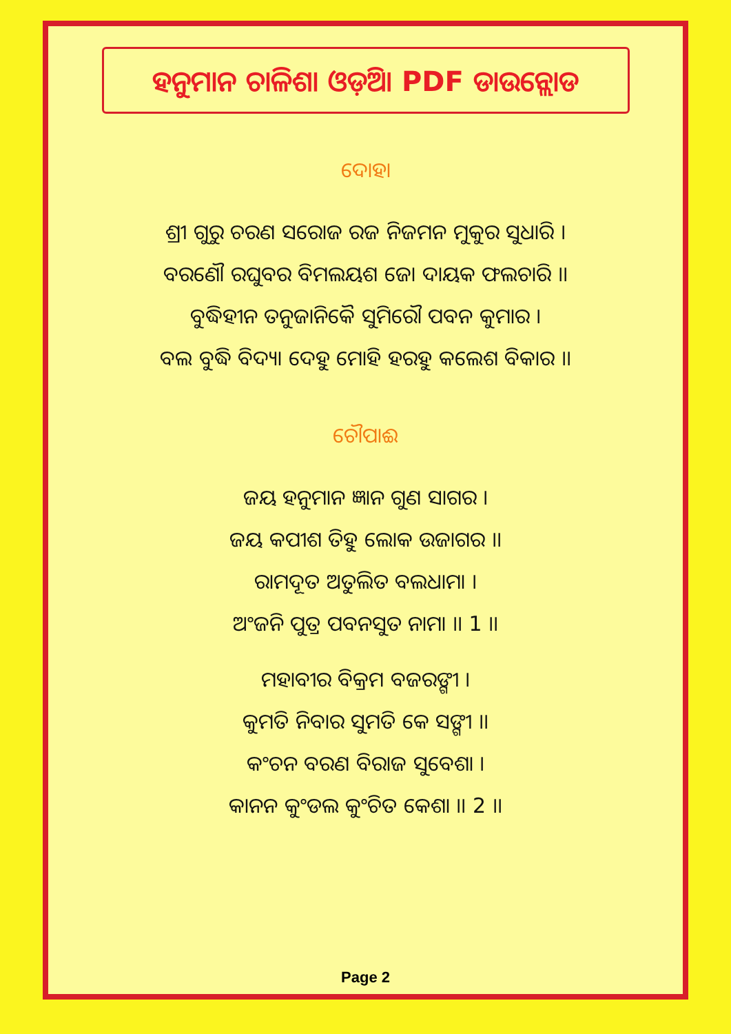ହନୁମାନ ଚାଳିଶା ଓଡ଼ିଆ PDF ଡାଉନ୍ଲୋଡ
ଦୋହା
ଶ୍ରୀ ଗୁରୁ ଚରଣ ସରୋଜ ରଜ ନିଜମନ ମୁକୁର ସୁଧାରି ।
ବରଣୌ ରଘୁବର ବିମଲୟଶ ଜୋ ଦାୟକ ଫଲଚାରି ।।
ବୁଦ୍ଧିହୀନ ତନୁଜାନିକୈ ସୁମିରୌ ପବନ କୁମାର ।
ବଲ ବୁଦ୍ଧି ବିଦ୍ୟା ଦେହୁ ମୋହି ହରହୁ କଲେଶ ବିକାର ।।
ଚୌପାଈ
ଜୟ ହନୁମାନ ଜ୍ଞାନ ଗୁଣ ସାଗର ।
ଜୟ କପୀଶ ତିହୁ ଲୋକ ଉଜାଗର ।।
ରାମଦୂତ ଅତୁଲିତ ବଲଧାମା ।
ଅଂଜନି ପୁତ୍ର ପବନସୁତ ନାମା ।। 1 ।।
ମହାବୀର ବିକ୍ରମ ବଜରଙ୍ଗୀ ।
କୁମତି ନିବାର ସୁମତି କେ ସଙ୍ଗୀ ।।
କଂଚନ ବରଣ ବିରାଜ ସୁବେଶା ।
କାନନ କୁଂଡଲ କୁଂଚିତ କେଶା ।। 2 ।।
Page 2